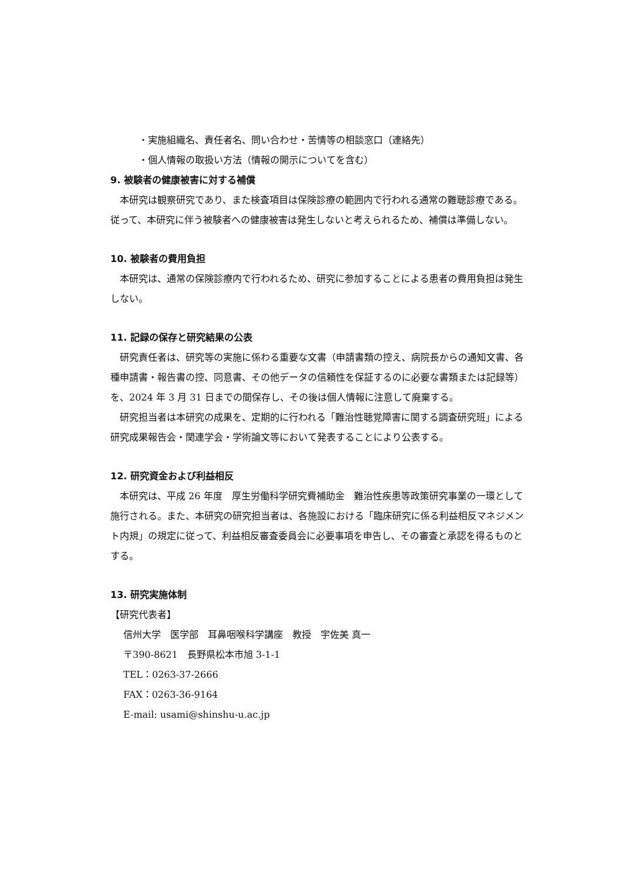・実施組織名、責任者名、問い合わせ・苦情等の相談窓口（連絡先）
・個人情報の取扱い方法（情報の開示についてを含む）
9. 被験者の健康被害に対する補償
本研究は観察研究であり、また検査項目は保険診療の範囲内で行われる通常の難聴診療である。従って、本研究に伴う被験者への健康被害は発生しないと考えられるため、補償は準備しない。
10. 被験者の費用負担
本研究は、通常の保険診療内で行われるため、研究に参加することによる患者の費用負担は発生しない。
11. 記録の保存と研究結果の公表
研究責任者は、研究等の実施に係わる重要な文書（申請書類の控え、病院長からの通知文書、各種申請書・報告書の控、同意書、その他データの信頼性を保証するのに必要な書類または記録等）を、2024 年 3 月 31 日までの間保存し、その後は個人情報に注意して廃棄する。
研究担当者は本研究の成果を、定期的に行われる「難治性聴覚障害に関する調査研究班」による研究成果報告会・関連学会・学術論文等において発表することにより公表する。
12. 研究資金および利益相反
本研究は、平成 26 年度　厚生労働科学研究費補助金　難治性疾患等政策研究事業の一環として施行される。また、本研究の研究担当者は、各施設における「臨床研究に係る利益相反マネジメント内規」の規定に従って、利益相反審査委員会に必要事項を申告し、その審査と承認を得るものとする。
13. 研究実施体制
【研究代表者】
信州大学　医学部　耳鼻咽喉科学講座　教授　宇佐美 真一
〒390-8621　長野県松本市旭 3-1-1
TEL：0263-37-2666
FAX：0263-36-9164
E-mail: usami@shinshu-u.ac.jp